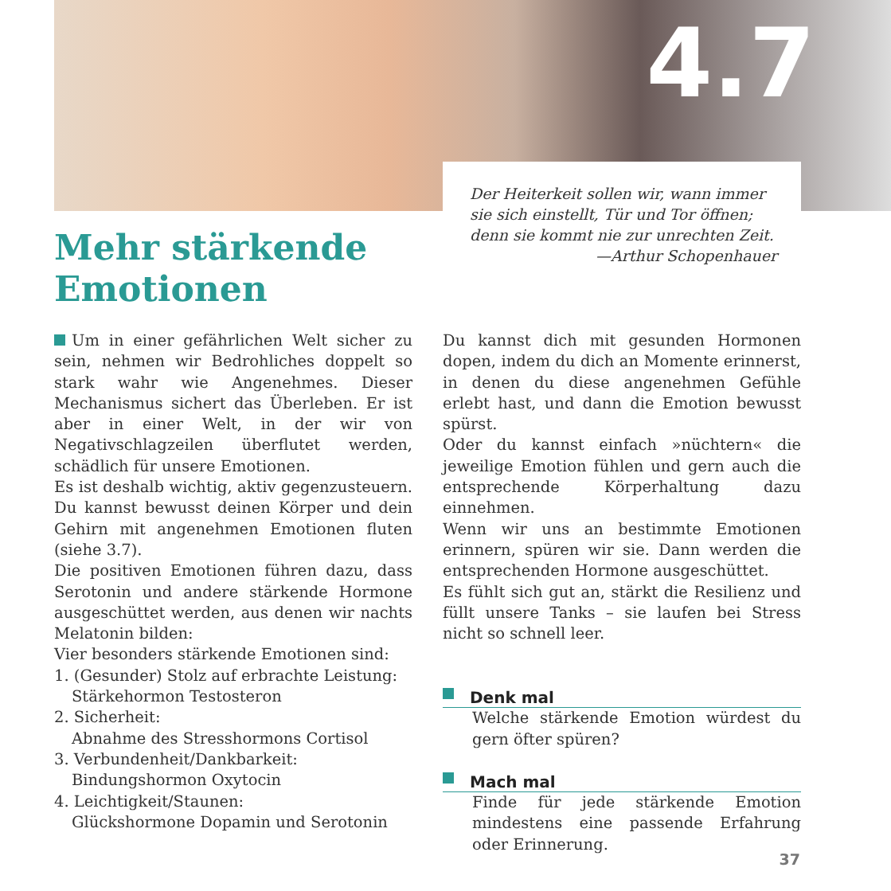4.7
Der Heiterkeit sollen wir, wann immer
sie sich einstellt, Tür und Tor öffnen;
denn sie kommt nie zur unrechten Zeit.
—Arthur Schopenhauer
Mehr stärkende
Emotionen
Um in einer gefährlichen Welt sicher zu sein, nehmen wir Bedrohliches doppelt so stark wahr wie Angenehmes. Dieser Mechanismus sichert das Überleben. Er ist aber in einer Welt, in der wir von Negativschlagzeilen überflutet werden, schädlich für unsere Emotionen.
Es ist deshalb wichtig, aktiv gegenzusteuern. Du kannst bewusst deinen Körper und dein Gehirn mit angenehmen Emotionen fluten (siehe 3.7).
Die positiven Emotionen führen dazu, dass Serotonin und andere stärkende Hormone ausgeschüttet werden, aus denen wir nachts Melatonin bilden:
Vier besonders stärkende Emotionen sind:
1. (Gesunder) Stolz auf erbrachte Leistung:
Stärkehormon Testosteron
2. Sicherheit:
Abnahme des Stresshormons Cortisol
3. Verbundenheit/Dankbarkeit:
Bindungshormon Oxytocin
4. Leichtigkeit/Staunen:
Glückshormone Dopamin und Serotonin
Du kannst dich mit gesunden Hormonen dopen, indem du dich an Momente erinnerst, in denen du diese angenehmen Gefühle erlebt hast, und dann die Emotion bewusst spürst.
Oder du kannst einfach »nüchtern« die jeweilige Emotion fühlen und gern auch die entsprechende Körperhaltung dazu einnehmen.
Wenn wir uns an bestimmte Emotionen erinnern, spüren wir sie. Dann werden die entsprechenden Hormone ausgeschüttet.
Es fühlt sich gut an, stärkt die Resilienz und füllt unsere Tanks – sie laufen bei Stress nicht so schnell leer.
Denk mal
Welche stärkende Emotion würdest du gern öfter spüren?
Mach mal
Finde für jede stärkende Emotion mindestens eine passende Erfahrung oder Erinnerung.
37